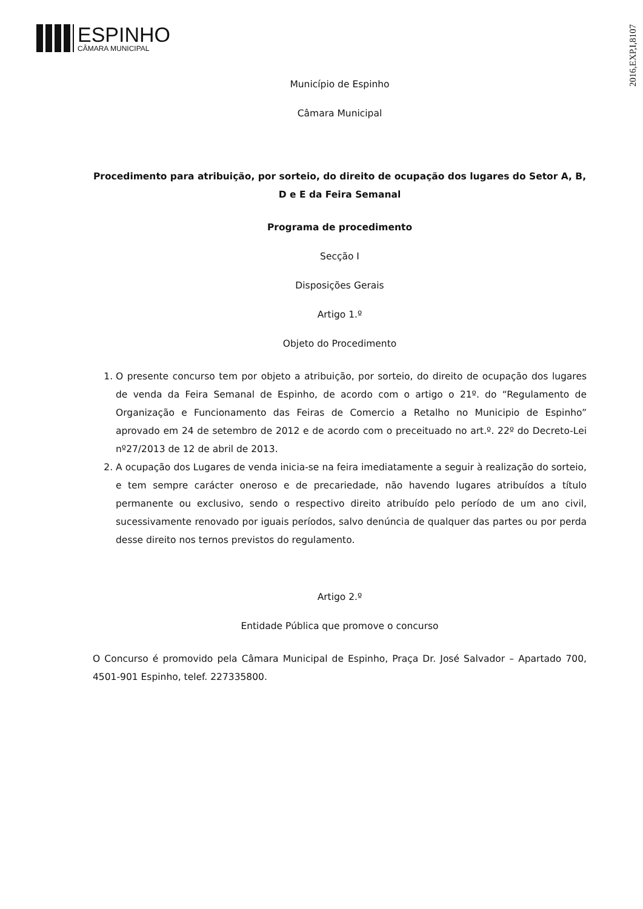ESPINHO
CÂMARA MUNICIPAL
2016,EXP,I,8107
Município de Espinho
Câmara Municipal
Procedimento para atribuição, por sorteio, do direito de ocupação dos lugares do Setor A, B, D e E da Feira Semanal
Programa de procedimento
Secção I
Disposições Gerais
Artigo 1.º
Objeto do Procedimento
1. O presente concurso tem por objeto a atribuição, por sorteio, do direito de ocupação dos lugares de venda da Feira Semanal de Espinho, de acordo com o artigo o 21º. do “Regulamento de Organização e Funcionamento das Feiras de Comercio a Retalho no Municipio de Espinho” aprovado em 24 de setembro de 2012 e de acordo com o preceituado no art.º. 22º do Decreto-Lei nº27/2013 de 12 de abril de 2013.
2. A ocupação dos Lugares de venda inicia-se na feira imediatamente a seguir à realização do sorteio, e tem sempre carácter oneroso e de precariedade, não havendo lugares atribuídos a título permanente ou exclusivo, sendo o respectivo direito atribuído pelo período de um ano civil, sucessivamente renovado por iguais períodos, salvo denúncia de qualquer das partes ou por perda desse direito nos ternos previstos do regulamento.
Artigo 2.º
Entidade Pública que promove o concurso
O Concurso é promovido pela Câmara Municipal de Espinho, Praça Dr. José Salvador – Apartado 700, 4501-901 Espinho, telef. 227335800.